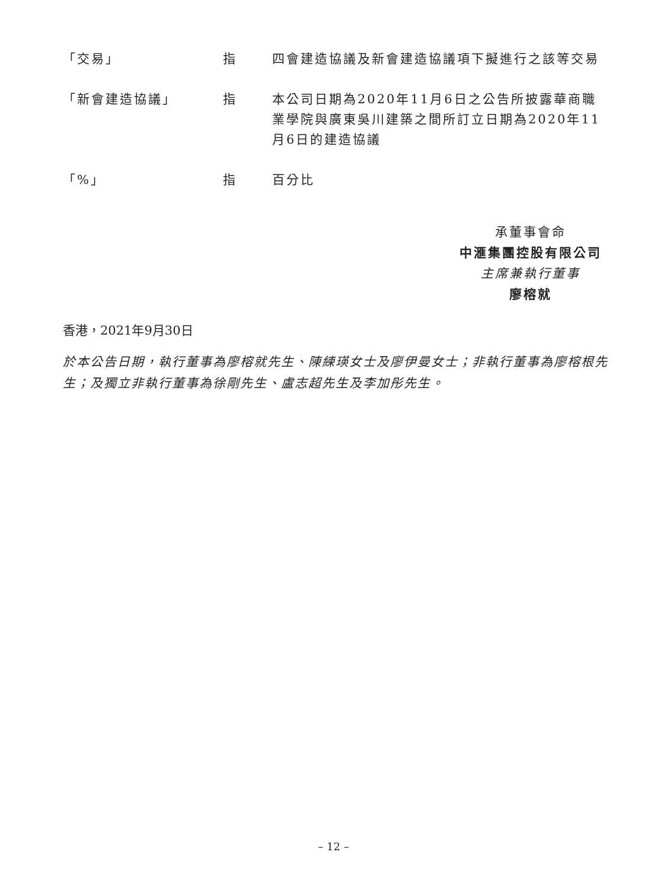| 「交易」 | 指 | 四會建造協議及新會建造協議項下擬進行之該等交易 |
| 「新會建造協議」 | 指 | 本公司日期為2020年11月6日之公告所披露華商職業學院與廣東吳川建築之間所訂立日期為2020年11月6日的建造協議 |
| 「%」 | 指 | 百分比 |
承董事會命
中滙集團控股有限公司
主席兼執行董事
廖榕就
香港，2021年9月30日
於本公告日期，執行董事為廖榕就先生、陳練瑛女士及廖伊曼女士；非執行董事為廖榕根先生；及獨立非執行董事為徐剛先生、盧志超先生及李加彤先生。
– 12 –